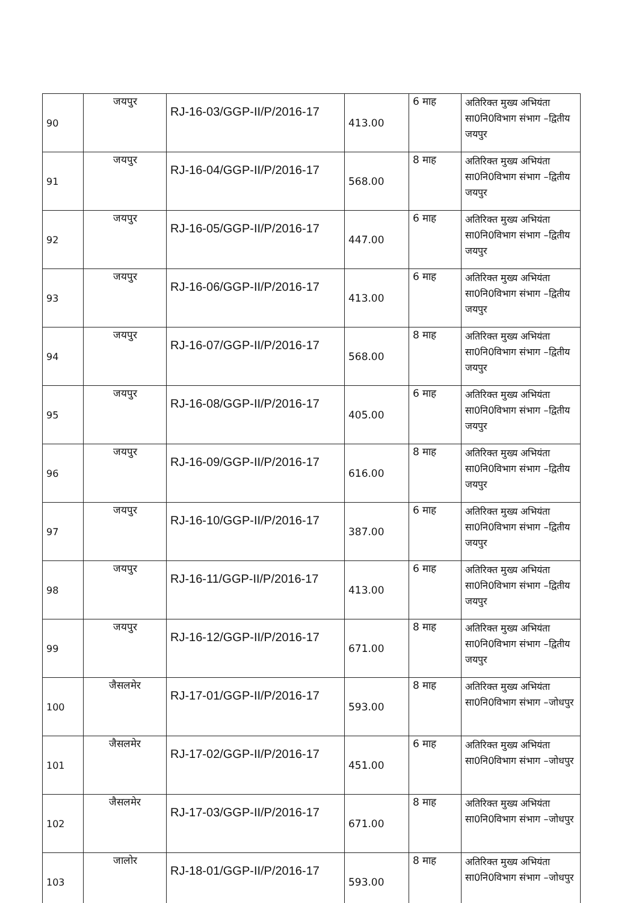| 90 | जयपुर | RJ-16-03/GGP-II/P/2016-17 | 413.00 | 6 माह | अतिरिक्त मुख्य अभियंता सा0नि0विभाग संभाग –द्वितीय जयपुर |
| 91 | जयपुर | RJ-16-04/GGP-II/P/2016-17 | 568.00 | 8 माह | अतिरिक्त मुख्य अभियंता सा0नि0विभाग संभाग –द्वितीय जयपुर |
| 92 | जयपुर | RJ-16-05/GGP-II/P/2016-17 | 447.00 | 6 माह | अतिरिक्त मुख्य अभियंता सा0नि0विभाग संभाग –द्वितीय जयपुर |
| 93 | जयपुर | RJ-16-06/GGP-II/P/2016-17 | 413.00 | 6 माह | अतिरिक्त मुख्य अभियंता सा0नि0विभाग संभाग –द्वितीय जयपुर |
| 94 | जयपुर | RJ-16-07/GGP-II/P/2016-17 | 568.00 | 8 माह | अतिरिक्त मुख्य अभियंता सा0नि0विभाग संभाग –द्वितीय जयपुर |
| 95 | जयपुर | RJ-16-08/GGP-II/P/2016-17 | 405.00 | 6 माह | अतिरिक्त मुख्य अभियंता सा0नि0विभाग संभाग –द्वितीय जयपुर |
| 96 | जयपुर | RJ-16-09/GGP-II/P/2016-17 | 616.00 | 8 माह | अतिरिक्त मुख्य अभियंता सा0नि0विभाग संभाग –द्वितीय जयपुर |
| 97 | जयपुर | RJ-16-10/GGP-II/P/2016-17 | 387.00 | 6 माह | अतिरिक्त मुख्य अभियंता सा0नि0विभाग संभाग –द्वितीय जयपुर |
| 98 | जयपुर | RJ-16-11/GGP-II/P/2016-17 | 413.00 | 6 माह | अतिरिक्त मुख्य अभियंता सा0नि0विभाग संभाग –द्वितीय जयपुर |
| 99 | जयपुर | RJ-16-12/GGP-II/P/2016-17 | 671.00 | 8 माह | अतिरिक्त मुख्य अभियंता सा0नि0विभाग संभाग –द्वितीय जयपुर |
| 100 | जैसलमेर | RJ-17-01/GGP-II/P/2016-17 | 593.00 | 8 माह | अतिरिक्त मुख्य अभियंता सा0नि0विभाग संभाग –जोधपुर |
| 101 | जैसलमेर | RJ-17-02/GGP-II/P/2016-17 | 451.00 | 6 माह | अतिरिक्त मुख्य अभियंता सा0नि0विभाग संभाग –जोधपुर |
| 102 | जैसलमेर | RJ-17-03/GGP-II/P/2016-17 | 671.00 | 8 माह | अतिरिक्त मुख्य अभियंता सा0नि0विभाग संभाग –जोधपुर |
| 103 | जालोर | RJ-18-01/GGP-II/P/2016-17 | 593.00 | 8 माह | अतिरिक्त मुख्य अभियंता सा0नि0विभाग संभाग –जोधपुर |